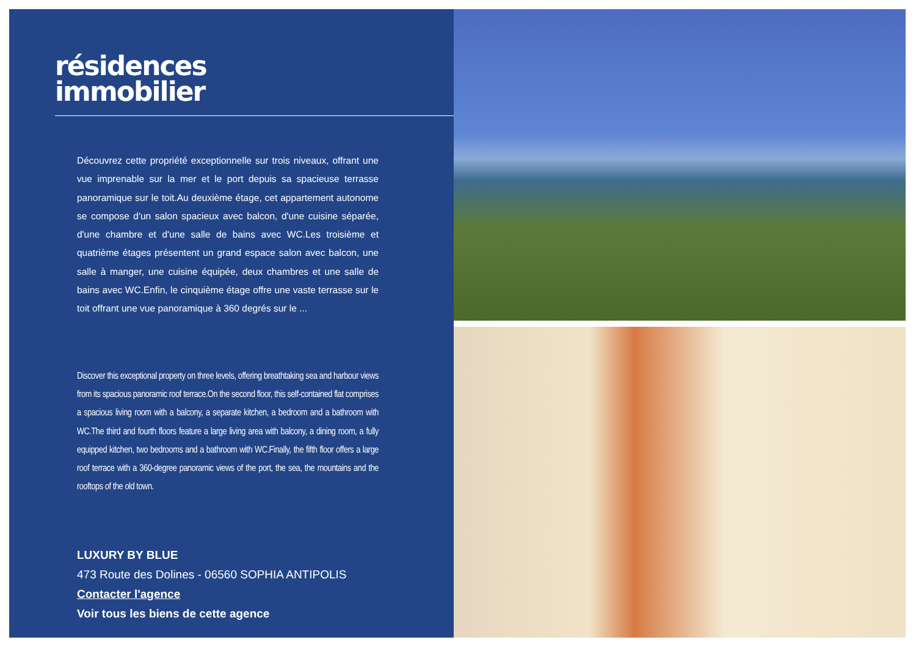résidences
immobilier
Découvrez cette propriété exceptionnelle sur trois niveaux, offrant une vue imprenable sur la mer et le port depuis sa spacieuse terrasse panoramique sur le toit.Au deuxième étage, cet appartement autonome se compose d'un salon spacieux avec balcon, d'une cuisine séparée, d'une chambre et d'une salle de bains avec WC.Les troisième et quatrième étages présentent un grand espace salon avec balcon, une salle à manger, une cuisine équipée, deux chambres et une salle de bains avec WC.Enfin, le cinquième étage offre une vaste terrasse sur le toit offrant une vue panoramique à 360 degrés sur le ...
Discover this exceptional property on three levels, offering breathtaking sea and harbour views from its spacious panoramic roof terrace.On the second floor, this self-contained flat comprises a spacious living room with a balcony, a separate kitchen, a bedroom and a bathroom with WC.The third and fourth floors feature a large living area with balcony, a dining room, a fully equipped kitchen, two bedrooms and a bathroom with WC.Finally, the fifth floor offers a large roof terrace with a 360-degree panoramic views of the port, the sea, the mountains and the rooftops of the old town.
LUXURY BY BLUE
473 Route des Dolines - 06560 SOPHIA ANTIPOLIS
Contacter l'agence
Voir tous les biens de cette agence